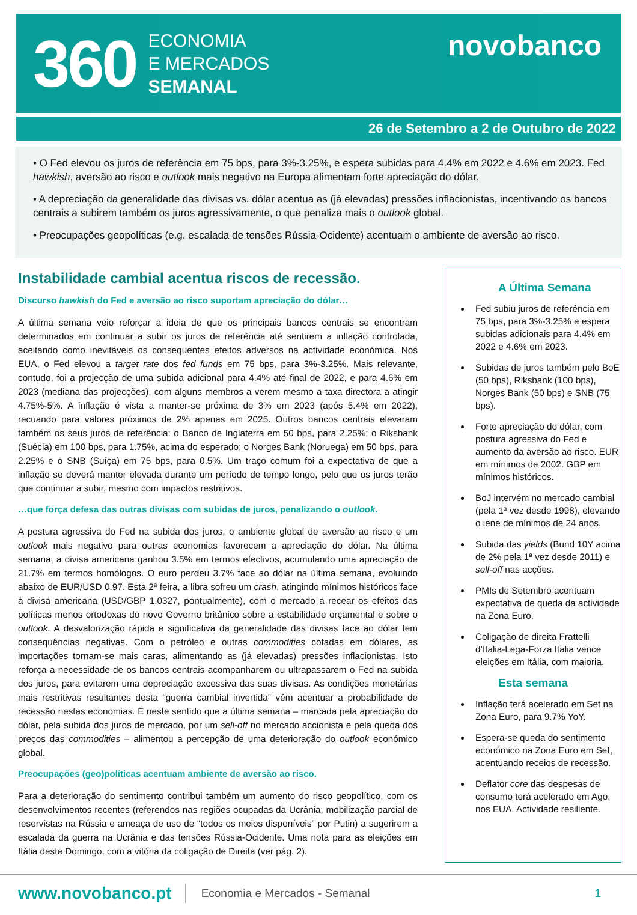360
ECONOMIA
E MERCADOS
SEMANAL
novobanco
26 de Setembro a 2 de Outubro de 2022
• O Fed elevou os juros de referência em 75 bps, para 3%-3.25%, e espera subidas para 4.4% em 2022 e 4.6% em 2023. Fed hawkish, aversão ao risco e outlook mais negativo na Europa alimentam forte apreciação do dólar.
• A depreciação da generalidade das divisas vs. dólar acentua as (já elevadas) pressões inflacionistas, incentivando os bancos centrais a subirem também os juros agressivamente, o que penaliza mais o outlook global.
• Preocupações geopolíticas (e.g. escalada de tensões Rússia-Ocidente) acentuam o ambiente de aversão ao risco.
Instabilidade cambial acentua riscos de recessão.
Discurso hawkish do Fed e aversão ao risco suportam apreciação do dólar…
A última semana veio reforçar a ideia de que os principais bancos centrais se encontram determinados em continuar a subir os juros de referência até sentirem a inflação controlada, aceitando como inevitáveis os consequentes efeitos adversos na actividade económica. Nos EUA, o Fed elevou a target rate dos fed funds em 75 bps, para 3%-3.25%. Mais relevante, contudo, foi a projecção de uma subida adicional para 4.4% até final de 2022, e para 4.6% em 2023 (mediana das projecções), com alguns membros a verem mesmo a taxa directora a atingir 4.75%-5%. A inflação é vista a manter-se próxima de 3% em 2023 (após 5.4% em 2022), recuando para valores próximos de 2% apenas em 2025. Outros bancos centrais elevaram também os seus juros de referência: o Banco de Inglaterra em 50 bps, para 2.25%; o Riksbank (Suécia) em 100 bps, para 1.75%, acima do esperado; o Norges Bank (Noruega) em 50 bps, para 2.25% e o SNB (Suíça) em 75 bps, para 0.5%. Um traço comum foi a expectativa de que a inflação se deverá manter elevada durante um período de tempo longo, pelo que os juros terão que continuar a subir, mesmo com impactos restritivos.
…que força defesa das outras divisas com subidas de juros, penalizando o outlook.
A postura agressiva do Fed na subida dos juros, o ambiente global de aversão ao risco e um outlook mais negativo para outras economias favorecem a apreciação do dólar. Na última semana, a divisa americana ganhou 3.5% em termos efectivos, acumulando uma apreciação de 21.7% em termos homólogos. O euro perdeu 3.7% face ao dólar na última semana, evoluindo abaixo de EUR/USD 0.97. Esta 2ª feira, a libra sofreu um crash, atingindo mínimos históricos face à divisa americana (USD/GBP 1.0327, pontualmente), com o mercado a recear os efeitos das políticas menos ortodoxas do novo Governo britânico sobre a estabilidade orçamental e sobre o outlook. A desvalorização rápida e significativa da generalidade das divisas face ao dólar tem consequências negativas. Com o petróleo e outras commodities cotadas em dólares, as importações tornam-se mais caras, alimentando as (já elevadas) pressões inflacionistas. Isto reforça a necessidade de os bancos centrais acompanharem ou ultrapassarem o Fed na subida dos juros, para evitarem uma depreciação excessiva das suas divisas. As condições monetárias mais restritivas resultantes desta “guerra cambial invertida” vêm acentuar a probabilidade de recessão nestas economias. É neste sentido que a última semana – marcada pela apreciação do dólar, pela subida dos juros de mercado, por um sell-off no mercado accionista e pela queda dos preços das commodities – alimentou a percepção de uma deterioração do outlook económico global.
Preocupações (geo)políticas acentuam ambiente de aversão ao risco.
Para a deterioração do sentimento contribui também um aumento do risco geopolítico, com os desenvolvimentos recentes (referendos nas regiões ocupadas da Ucrânia, mobilização parcial de reservistas na Rússia e ameaça de uso de “todos os meios disponíveis” por Putin) a sugerirem a escalada da guerra na Ucrânia e das tensões Rússia-Ocidente. Uma nota para as eleições em Itália deste Domingo, com a vitória da coligação de Direita (ver pág. 2).
A Última Semana
Fed subiu juros de referência em 75 bps, para 3%-3.25% e espera subidas adicionais para 4.4% em 2022 e 4.6% em 2023.
Subidas de juros também pelo BoE (50 bps), Riksbank (100 bps), Norges Bank (50 bps) e SNB (75 bps).
Forte apreciação do dólar, com postura agressiva do Fed e aumento da aversão ao risco. EUR em mínimos de 2002. GBP em mínimos históricos.
BoJ intervém no mercado cambial (pela 1ª vez desde 1998), elevando o iene de mínimos de 24 anos.
Subida das yields (Bund 10Y acima de 2% pela 1ª vez desde 2011) e sell-off nas acções.
PMIs de Setembro acentuam expectativa de queda da actividade na Zona Euro.
Coligação de direita Frattelli d’Italia-Lega-Forza Italia vence eleições em Itália, com maioria.
Esta semana
Inflação terá acelerado em Set na Zona Euro, para 9.7% YoY.
Espera-se queda do sentimento económico na Zona Euro em Set, acentuando receios de recessão.
Deflator core das despesas de consumo terá acelerado em Ago, nos EUA. Actividade resiliente.
www.novobanco.pt Economia e Mercados - Semanal 1